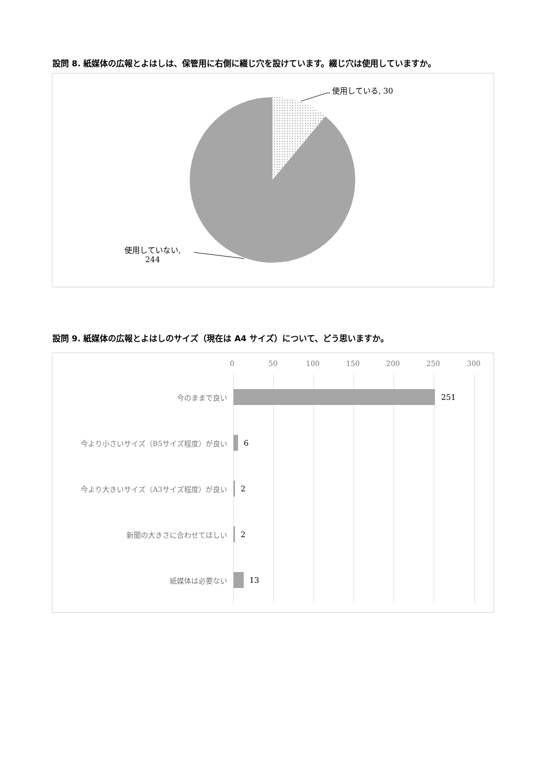設問 8. 紙媒体の広報とよはしは、保管用に右側に綴じ穴を設けています。綴じ穴は使用していますか。
使用している, 30
使用していない,
244
設問 9. 紙媒体の広報とよはしのサイズ（現在は A4 サイズ）について、どう思いますか。
0 50 100 150 200 250 300
今のままで良い 251
今より小さいサイズ（B5サイズ程度）が良い
6
今より大きいサイズ（A3サイズ程度）が良い
2
新聞の大きさに合わせてほしい 2
紙媒体は必要ない 13